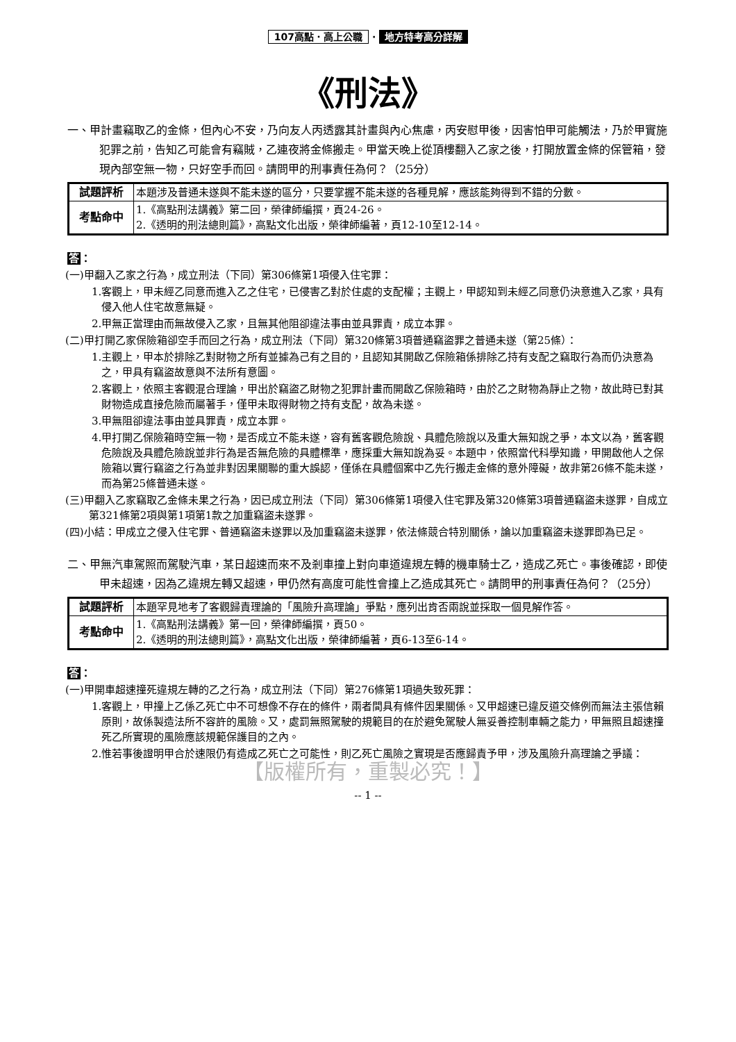107高點．高上公職 · 地方特考高分詳解
《刑法》
一、甲計畫竊取乙的金條，但內心不安，乃向友人丙透露其計畫與內心焦慮，丙安慰甲後，因害怕甲可能觸法，乃於甲實施犯罪之前，告知乙可能會有竊賊，乙連夜將金條搬走。甲當天晚上從頂樓翻入乙家之後，打開放置金條的保管箱，發現內部空無一物，只好空手而回。請問甲的刑事責任為何？（25分）
| 試題評析 | 本題涉及普通未遂與不能未遂的區分，只要掌握不能未遂的各種見解，應該能夠得到不錯的分數。 |
| 考點命中 | 1.《高點刑法講義》第二回，榮律師編撰，頁24-26。 2.《透明的刑法總則篇》，高點文化出版，榮律師編著，頁12-10至12-14。 |
答：
(一)甲翻入乙家之行為，成立刑法（下同）第306條第1項侵入住宅罪：
1.客觀上，甲未經乙同意而進入乙之住宅，已侵害乙對於住處的支配權；主觀上，甲認知到未經乙同意仍決意進入乙家，具有侵入他人住宅故意無疑。
2.甲無正當理由而無故侵入乙家，且無其他阻卻違法事由並具罪責，成立本罪。
(二)甲打開乙家保險箱卻空手而回之行為，成立刑法（下同）第320條第3項普通竊盜罪之普通未遂（第25條）：
1.主觀上，甲本於排除乙對財物之所有並據為己有之目的，且認知其開啟乙保險箱係排除乙持有支配之竊取行為而仍決意為之，甲具有竊盜故意與不法所有意圖。
2.客觀上，依照主客觀混合理論，甲出於竊盜乙財物之犯罪計畫而開啟乙保險箱時，由於乙之財物為靜止之物，故此時已對其財物造成直接危險而屬著手，僅甲未取得財物之持有支配，故為未遂。
3.甲無阻卻違法事由並具罪責，成立本罪。
4.甲打開乙保險箱時空無一物，是否成立不能未遂，容有舊客觀危險說、具體危險說以及重大無知說之爭，本文以為，舊客觀危險說及具體危險說並非行為是否無危險的具體標準，應採重大無知說為妥。本題中，依照當代科學知識，甲開啟他人之保險箱以實行竊盜之行為並非對因果關聯的重大誤認，僅係在具體個案中乙先行搬走金條的意外障礙，故非第26條不能未遂，而為第25條普通未遂。
(三)甲翻入乙家竊取乙金條未果之行為，因已成立刑法（下同）第306條第1項侵入住宅罪及第320條第3項普通竊盜未遂罪，自成立第321條第2項與第1項第1款之加重竊盜未遂罪。
(四)小結：甲成立之侵入住宅罪、普通竊盜未遂罪以及加重竊盜未遂罪，依法條競合特別關係，論以加重竊盜未遂罪即為已足。
二、甲無汽車駕照而駕駛汽車，某日超速而來不及剎車撞上對向車道違規左轉的機車騎士乙，造成乙死亡。事後確認，即使甲未超速，因為乙違規左轉又超速，甲仍然有高度可能性會撞上乙造成其死亡。請問甲的刑事責任為何？（25分）
| 試題評析 | 本題罕見地考了客觀歸責理論的「風險升高理論」爭點，應列出肯否兩說並採取一個見解作答。 |
| 考點命中 | 1.《高點刑法講義》第一回，榮律師編撰，頁50。 2.《透明的刑法總則篇》，高點文化出版，榮律師編著，頁6-13至6-14。 |
答：
(一)甲開車超速撞死違規左轉的乙之行為，成立刑法（下同）第276條第1項過失致死罪：
1.客觀上，甲撞上乙係乙死亡中不可想像不存在的條件，兩者間具有條件因果關係。又甲超速已違反道交條例而無法主張信賴原則，故係製造法所不容許的風險。又，處罰無照駕駛的規範目的在於避免駕駛人無妥善控制車輛之能力，甲無照且超速撞死乙所實現的風險應該規範保護目的之內。
2.惟若事後證明甲合於速限仍有造成乙死亡之可能性，則乙死亡風險之實現是否應歸責予甲，涉及風險升高理論之爭議：
【版權所有，重製必究！】
-- 1 --